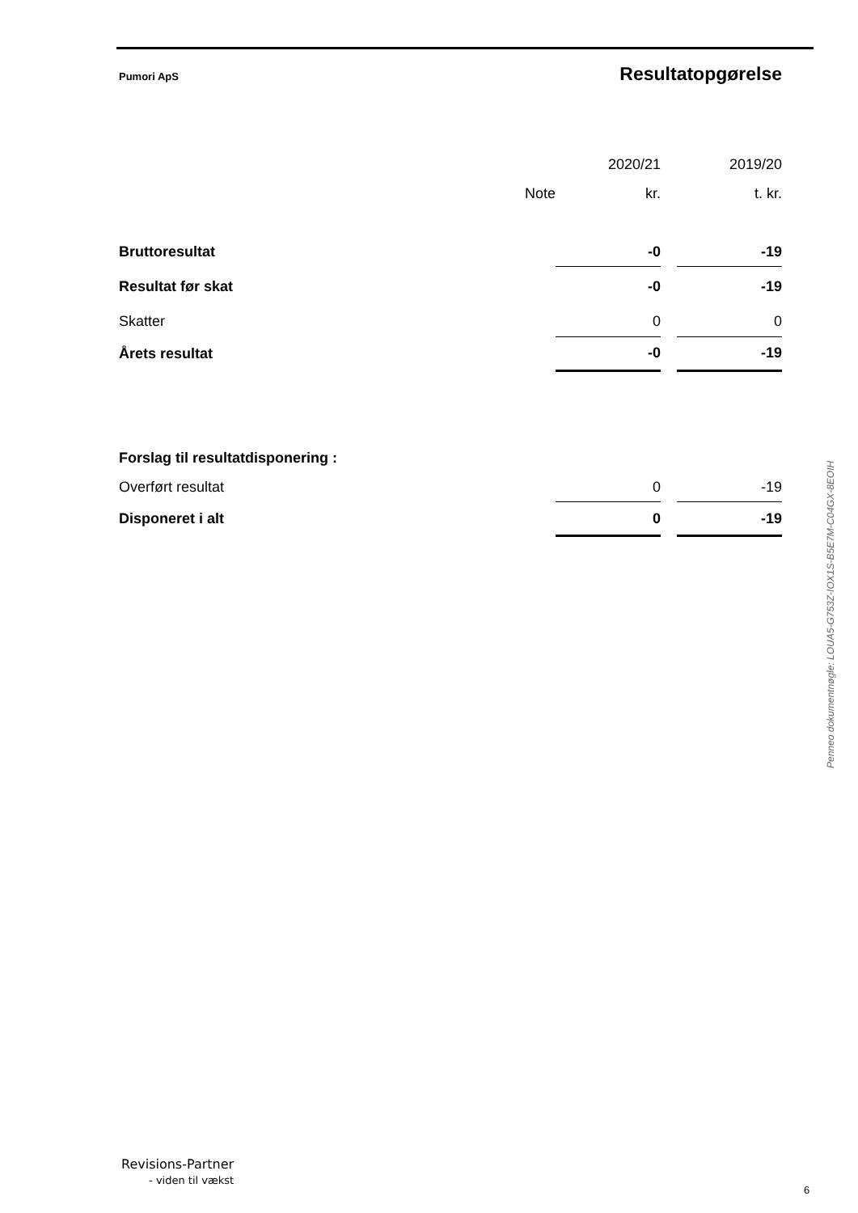Pumori ApS Resultatopgørelse
| | | 2020/21 | | 2019/20 |
| --- | --- | --- | --- | --- |
| | Note | kr. | | t. kr. |
| Bruttoresultat | | -0 | | -19 |
| Resultat før skat | | -0 | | -19 |
| Skatter | | 0 | | 0 |
| Årets resultat | | -0 | | -19 |
| Forslag til resultatdisponering : | | | | |
| Overført resultat | | 0 | | -19 |
| Disponeret i alt | | 0 | | -19 |
Penneo dokumentnøgle: LOUA5-G753Z-IOX1S-B5E7M-C04GX-8EOIH
Revisions-Partner
- viden til vækst
6